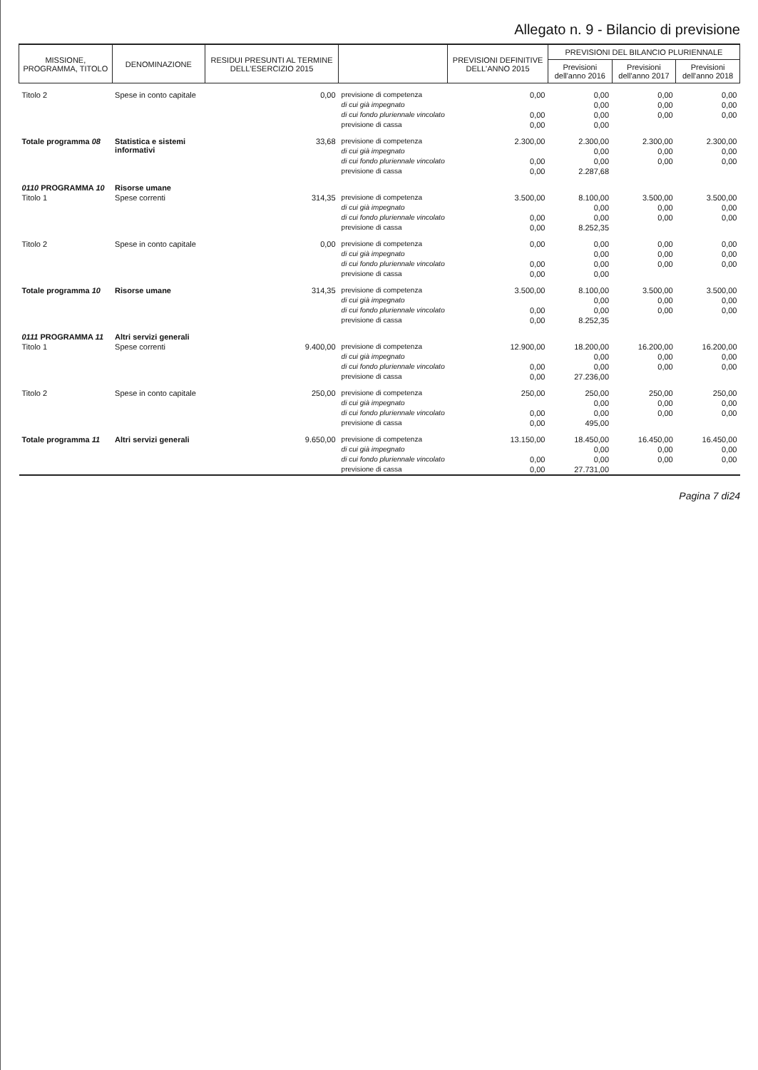Allegato n. 9 - Bilancio di previsione
| MISSIONE, PROGRAMMA, TITOLO | DENOMINAZIONE | RESIDUI PRESUNTI AL TERMINE DELL'ESERCIZIO 2015 | | PREVISIONI DEFINITIVE DELL'ANNO 2015 | PREVISIONI DEL BILANCIO PLURIENNALE | | |
| --- | --- | --- | --- | --- | --- | --- | --- |
| | | | | | Previsioni dell'anno 2016 | Previsioni dell'anno 2017 | Previsioni dell'anno 2018 |
| Titolo 2 | Spese in conto capitale | 0,00 | previsione di competenza | 0,00 | 0,00 | 0,00 | 0,00 |
| | | | di cui già impegnato | | 0,00 | 0,00 | 0,00 |
| | | | di cui fondo pluriennale vincolato | 0,00 | 0,00 | 0,00 | 0,00 |
| | | | previsione di cassa | 0,00 | 0,00 | | |
| Totale programma 08 | Statistica e sistemi informativi | 33,68 | previsione di competenza | 2.300,00 | 2.300,00 | 2.300,00 | 2.300,00 |
| | | | di cui già impegnato | | 0,00 | 0,00 | 0,00 |
| | | | di cui fondo pluriennale vincolato | 0,00 | 0,00 | 0,00 | 0,00 |
| | | | previsione di cassa | 0,00 | 2.287,68 | | |
| 0110 PROGRAMMA 10 | Risorse umane | | | | | | |
| Titolo 1 | Spese correnti | 314,35 | previsione di competenza | 3.500,00 | 8.100,00 | 3.500,00 | 3.500,00 |
| | | | di cui già impegnato | | 0,00 | 0,00 | 0,00 |
| | | | di cui fondo pluriennale vincolato | 0,00 | 0,00 | 0,00 | 0,00 |
| | | | previsione di cassa | 0,00 | 8.252,35 | | |
| Titolo 2 | Spese in conto capitale | 0,00 | previsione di competenza | 0,00 | 0,00 | 0,00 | 0,00 |
| | | | di cui già impegnato | | 0,00 | 0,00 | 0,00 |
| | | | di cui fondo pluriennale vincolato | 0,00 | 0,00 | 0,00 | 0,00 |
| | | | previsione di cassa | 0,00 | 0,00 | | |
| Totale programma 10 | Risorse umane | 314,35 | previsione di competenza | 3.500,00 | 8.100,00 | 3.500,00 | 3.500,00 |
| | | | di cui già impegnato | | 0,00 | 0,00 | 0,00 |
| | | | di cui fondo pluriennale vincolato | 0,00 | 0,00 | 0,00 | 0,00 |
| | | | previsione di cassa | 0,00 | 8.252,35 | | |
| 0111 PROGRAMMA 11 | Altri servizi generali | | | | | | |
| Titolo 1 | Spese correnti | 9.400,00 | previsione di competenza | 12.900,00 | 18.200,00 | 16.200,00 | 16.200,00 |
| | | | di cui già impegnato | | 0,00 | 0,00 | 0,00 |
| | | | di cui fondo pluriennale vincolato | 0,00 | 0,00 | 0,00 | 0,00 |
| | | | previsione di cassa | 0,00 | 27.236,00 | | |
| Titolo 2 | Spese in conto capitale | 250,00 | previsione di competenza | 250,00 | 250,00 | 250,00 | 250,00 |
| | | | di cui già impegnato | | 0,00 | 0,00 | 0,00 |
| | | | di cui fondo pluriennale vincolato | 0,00 | 0,00 | 0,00 | 0,00 |
| | | | previsione di cassa | 0,00 | 495,00 | | |
| Totale programma 11 | Altri servizi generali | 9.650,00 | previsione di competenza | 13.150,00 | 18.450,00 | 16.450,00 | 16.450,00 |
| | | | di cui già impegnato | | 0,00 | 0,00 | 0,00 |
| | | | di cui fondo pluriennale vincolato | 0,00 | 0,00 | 0,00 | 0,00 |
| | | | previsione di cassa | 0,00 | 27.731,00 | | |
Pagina 7 di24